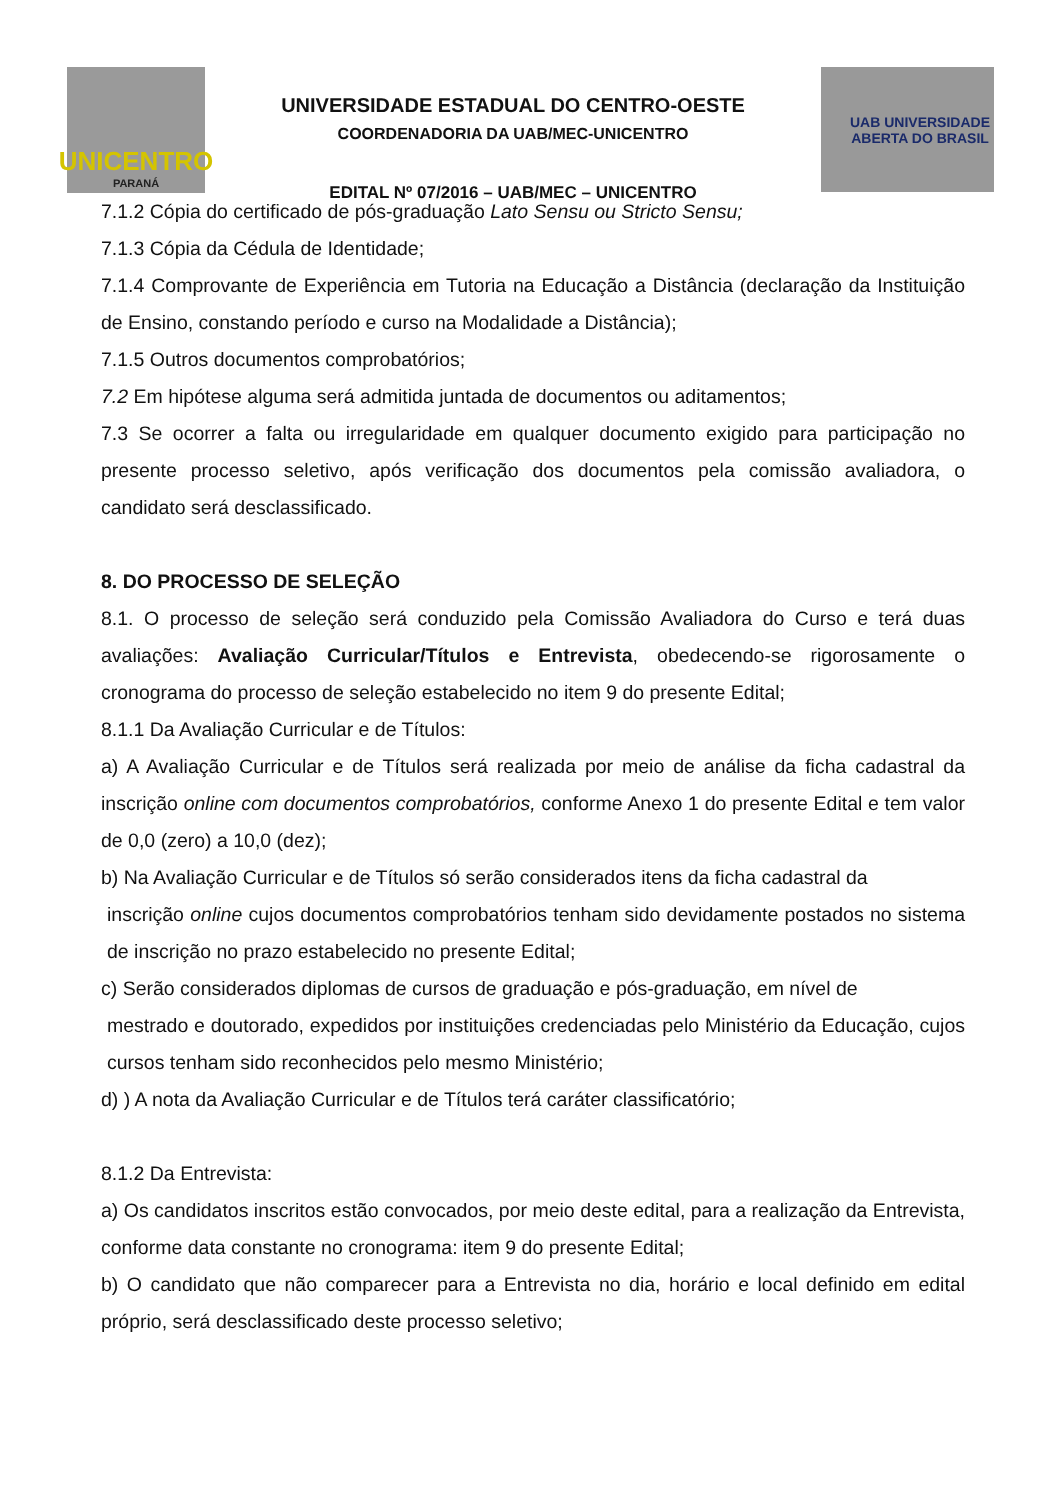UNICENTRO
PARANÁ
UNIVERSIDADE ESTADUAL DO CENTRO-OESTE
COORDENADORIA DA UAB/MEC-UNICENTRO
EDITAL Nº 07/2016 – UAB/MEC – UNICENTRO
UAB UNIVERSIDADE
ABERTA DO BRASIL
7.1.2 Cópia do certificado de pós-graduação Lato Sensu ou Stricto Sensu;
7.1.3 Cópia da Cédula de Identidade;
7.1.4 Comprovante de Experiência em Tutoria na Educação a Distância (declaração da Instituição de Ensino, constando período e curso na Modalidade a Distância);
7.1.5 Outros documentos comprobatórios;
7.2 Em hipótese alguma será admitida juntada de documentos ou aditamentos;
7.3 Se ocorrer a falta ou irregularidade em qualquer documento exigido para participação no presente processo seletivo, após verificação dos documentos pela comissão avaliadora, o candidato será desclassificado.
8. DO PROCESSO DE SELEÇÃO
8.1. O processo de seleção será conduzido pela Comissão Avaliadora do Curso e terá duas avaliações: Avaliação Curricular/Títulos e Entrevista, obedecendo-se rigorosamente o cronograma do processo de seleção estabelecido no item 9 do presente Edital;
8.1.1 Da Avaliação Curricular e de Títulos:
a) A Avaliação Curricular e de Títulos será realizada por meio de análise da ficha cadastral da inscrição online com documentos comprobatórios, conforme Anexo 1 do presente Edital e tem valor de 0,0 (zero) a 10,0 (dez);
b) Na Avaliação Curricular e de Títulos só serão considerados itens da ficha cadastral da
inscrição online cujos documentos comprobatórios tenham sido devidamente postados no sistema de inscrição no prazo estabelecido no presente Edital;
c) Serão considerados diplomas de cursos de graduação e pós-graduação, em nível de
mestrado e doutorado, expedidos por instituições credenciadas pelo Ministério da Educação, cujos cursos tenham sido reconhecidos pelo mesmo Ministério;
d) ) A nota da Avaliação Curricular e de Títulos terá caráter classificatório;
8.1.2 Da Entrevista:
a) Os candidatos inscritos estão convocados, por meio deste edital, para a realização da Entrevista, conforme data constante no cronograma: item 9 do presente Edital;
b) O candidato que não comparecer para a Entrevista no dia, horário e local definido em edital próprio, será desclassificado deste processo seletivo;